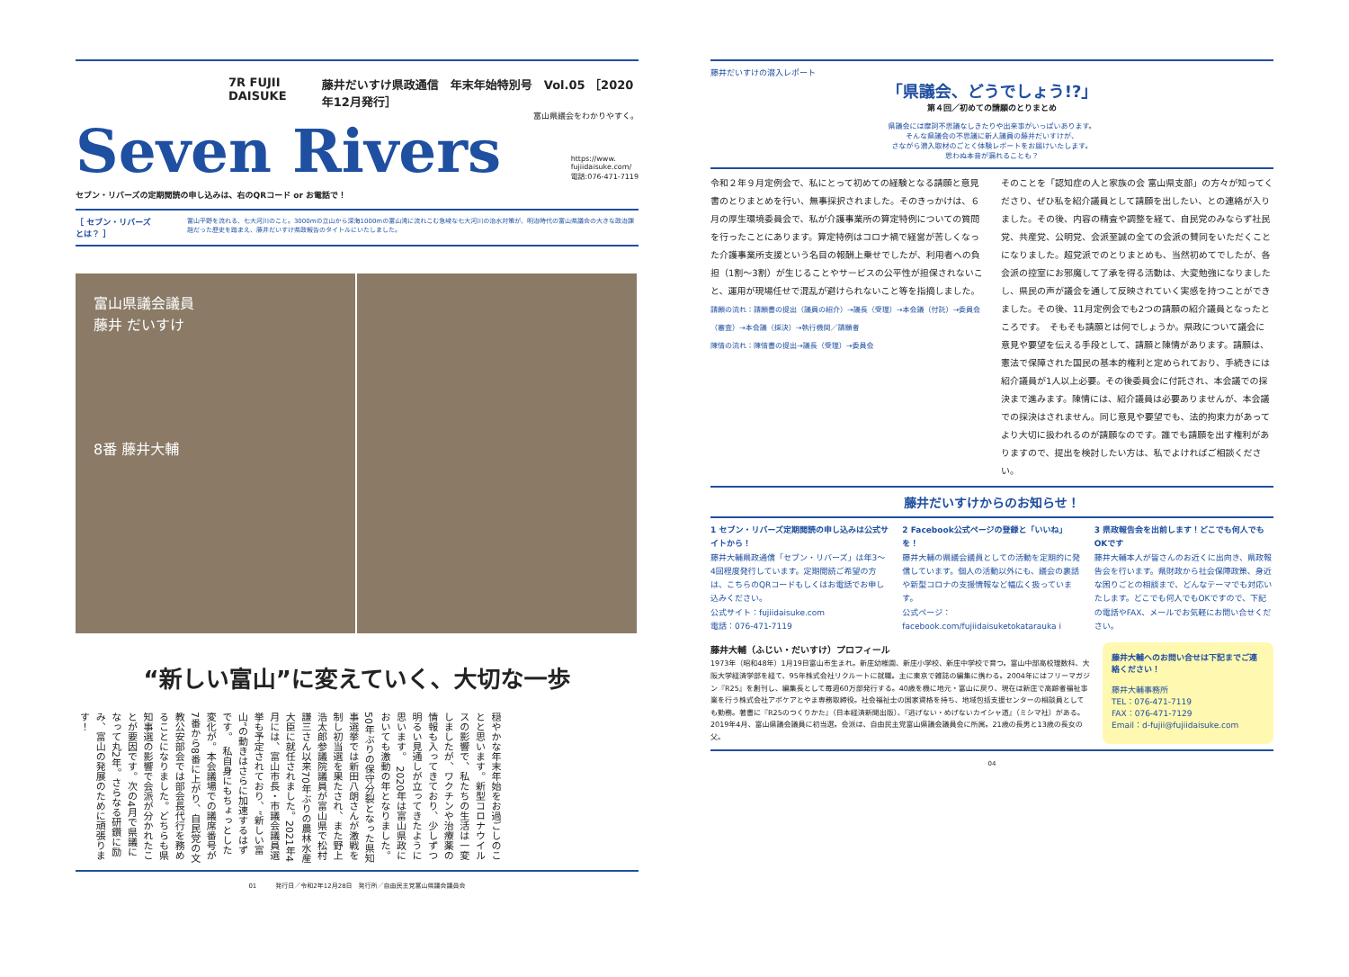7R FUJII DAISUKE 藤井だいすけ県政通信　年末年始特別号　Vol.05 ［2020年12月発行］
富山県議会をわかりやすく。
Seven Rivers
https://www.
fujiidaisuke.com/
電話:076-471-7119
セブン・リバーズの定期閲読の申し込みは、右のQRコード or お電話で！
［ セブン・リバーズとは？ ］ 富山平野を流れる、七大河川のこと。3000mの立山から深海1000mの富山湾に流れこむ急峻な七大河川の治水対策が、明治時代の富山県議会の大きな政治課題だった歴史を踏まえ、藤井だいすけ県政報告のタイトルにいたしました。
富山県議会議員
藤井 だいすけ
8番 藤井大輔
“新しい富山”に変えていく、大切な一歩
穏やかな年末年始をお過ごしのことと思います。新型コロナウイルスの影響で、私たちの生活は一変しましたが、ワクチンや治療薬の情報も入ってきており、少しずつ明るい見通しが立ってきたように思います。　2020年は富山県政においても激動の年となりました。50年ぶりの保守分裂となった県知事選挙では新田八朗さんが激戦を制し初当選を果たされ、また野上浩太郎参議院議員が富山県で松村謙三さん以来70年ぶりの農林水産大臣に就任されました。2021年4月には、富山市長・市議会議員選挙も予定されており、“新しい富山”の動きはさらに加速するはずです。　私自身にもちょっとした変化が。本会議場での議席番号が7番から8番に上がり、自民党の文教公安部会では部会長代行を務めることになりました。どちらも県知事選の影響で会派が分かれたことが要因です。次の4月で県議になって丸2年。さらなる研鑽に励み、富山の発展のために頑張ります！
01　　　発行日／令和2年12月28日　発行所／自由民主党富山県議会議員会
藤井だいすけの潜入レポート
「県議会、どうでしょう!?」
第４回／初めての請願のとりまとめ
県議会には摩訶不思議なしきたりや出来事がいっぱいあります。
そんな県議会の不思議に新人議員の藤井だいすけが、
さながら潜入取材のごとく体験レポートをお届けいたします。
思わぬ本音が漏れることも？
令和２年９月定例会で、私にとって初めての経験となる請願と意見書のとりまとめを行い、無事採択されました。そのきっかけは、６月の厚生環境委員会で、私が介護事業所の算定特例についての質問を行ったことにあります。算定特例はコロナ禍で経営が苦しくなった介護事業所支援という名目の報酬上乗せでしたが、利用者への負担（1割～3割）が生じることやサービスの公平性が担保されないこと、運用が現場任せで混乱が避けられないこと等を指摘しました。
請願の流れ：請願書の提出（議員の紹介）→議長（受理）→本会議（付託）→委員会（審査）→本会議（採決）→執行機関／請願者
陳情の流れ：陳情書の提出→議長（受理）→委員会
そのことを「認知症の人と家族の会 富山県支部」の方々が知ってくださり、ぜひ私を紹介議員として請願を出したい、との連絡が入りました。その後、内容の精査や調整を経て、自民党のみならず社民党、共産党、公明党、会派至誠の全ての会派の賛同をいただくことになりました。超党派でのとりまとめも、当然初めてでしたが、各会派の控室にお邪魔して了承を得る活動は、大変勉強になりましたし、県民の声が議会を通して反映されていく実感を持つことができました。その後、11月定例会でも2つの請願の紹介議員となったところです。　そもそも請願とは何でしょうか。県政について議会に意見や要望を伝える手段として、請願と陳情があります。請願は、憲法で保障された国民の基本的権利と定められており、手続きには紹介議員が1人以上必要。その後委員会に付託され、本会議での採決まで進みます。陳情には、紹介議員は必要ありませんが、本会議での採決はされません。同じ意見や要望でも、法的拘束力があってより大切に扱われるのが請願なのです。誰でも請願を出す権利がありますので、提出を検討したい方は、私でよければご相談ください。
藤井だいすけからのお知らせ！
1 セブン・リバーズ定期閲読の申し込みは公式サイトから！
藤井大輔県政通信「セブン・リバーズ」は年3～4回程度発行しています。定期閲読ご希望の方は、こちらのQRコードもしくはお電話でお申し込みください。
公式サイト：fujiidaisuke.com
電話：076-471-7119
2 Facebook公式ページの登録と「いいね」を！
藤井大輔の県議会議員としての活動を定期的に発信しています。個人の活動以外にも、議会の裏話や新型コロナの支援情報など幅広く扱っています。
公式ページ：facebook.com/fujiidaisuketokatarauka i
3 県政報告会を出前します！どこでも何人でもOKです
藤井大輔本人が皆さんのお近くに出向き、県政報告会を行います。県財政から社会保障政策、身近な困りごとの相談まで、どんなテーマでも対応いたします。どこでも何人でもOKですので、下記の電話やFAX、メールでお気軽にお問い合せください。
藤井大輔（ふじい・だいすけ）プロフィール
1973年（昭和48年）1月19日富山市生まれ。新庄幼稚園、新庄小学校、新庄中学校で育つ。富山中部高校理数科、大阪大学経済学部を経て、95年株式会社リクルートに就職。主に東京で雑誌の編集に携わる。2004年にはフリーマガジン『R25』を創刊し、編集長として毎週60万部発行する。40歳を機に地元・富山に戻り、現在は新庄で高齢者福祉事業を行う株式会社アポケアとやま専務取締役。社会福祉士の国家資格を持ち、地域包括支援センターの相談員としても勤務。著書に『R25のつくりかた』（日本経済新聞出版）、『逃げない・めげないカイシャ道』（ミシマ社）がある。2019年4月、富山県議会議員に初当選。会派は、自由民主党富山県議会議員会に所属。21歳の長男と13歳の長女の父。
藤井大輔へのお問い合せは下記までご連絡ください！
藤井大輔事務所
TEL：076-471-7119
FAX：076-471-7129
Email：d-fujii@fujiidaisuke.com
04